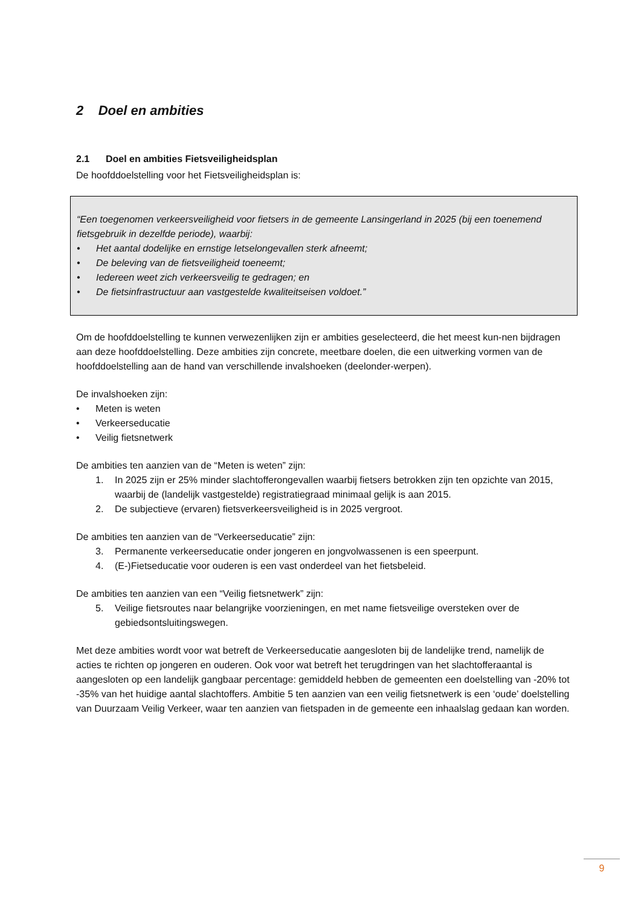2 Doel en ambities
2.1 Doel en ambities Fietsveiligheidsplan
De hoofddoelstelling voor het Fietsveiligheidsplan is:
“Een toegenomen verkeersveiligheid voor fietsers in de gemeente Lansingerland in 2025 (bij een toenemend fietsgebruik in dezelfde periode), waarbij:
• Het aantal dodelijke en ernstige letselongevallen sterk afneemt;
• De beleving van de fietsveiligheid toeneemt;
• Iedereen weet zich verkeersveilig te gedragen; en
• De fietsinfrastructuur aan vastgestelde kwaliteitseisen voldoet.”
Om de hoofddoelstelling te kunnen verwezenlijken zijn er ambities geselecteerd, die het meest kun-nen bijdragen aan deze hoofddoelstelling. Deze ambities zijn concrete, meetbare doelen, die een uitwerking vormen van de hoofddoelstelling aan de hand van verschillende invalshoeken (deelonder-werpen).
De invalshoeken zijn:
• Meten is weten
• Verkeerseducatie
• Veilig fietsnetwerk
De ambities ten aanzien van de “Meten is weten” zijn:
1. In 2025 zijn er 25% minder slachtofferongevallen waarbij fietsers betrokken zijn ten opzichte van 2015, waarbij de (landelijk vastgestelde) registratiegraad minimaal gelijk is aan 2015.
2. De subjectieve (ervaren) fietsverkeersveiligheid is in 2025 vergroot.
De ambities ten aanzien van de “Verkeerseducatie” zijn:
3. Permanente verkeerseducatie onder jongeren en jongvolwassenen is een speerpunt.
4. (E-)Fietseducatie voor ouderen is een vast onderdeel van het fietsbeleid.
De ambities ten aanzien van een “Veilig fietsnetwerk” zijn:
5. Veilige fietsroutes naar belangrijke voorzieningen, en met name fietsveilige oversteken over de gebiedsontsluitingswegen.
Met deze ambities wordt voor wat betreft de Verkeerseducatie aangesloten bij de landelijke trend, namelijk de acties te richten op jongeren en ouderen. Ook voor wat betreft het terugdringen van het slachtofferaantal is aangesloten op een landelijk gangbaar percentage: gemiddeld hebben de gemeenten een doelstelling van -20% tot -35% van het huidige aantal slachtoffers. Ambitie 5 ten aanzien van een veilig fietsnetwerk is een ‘oude’ doelstelling van Duurzaam Veilig Verkeer, waar ten aanzien van fietspaden in de gemeente een inhaalslag gedaan kan worden.
9